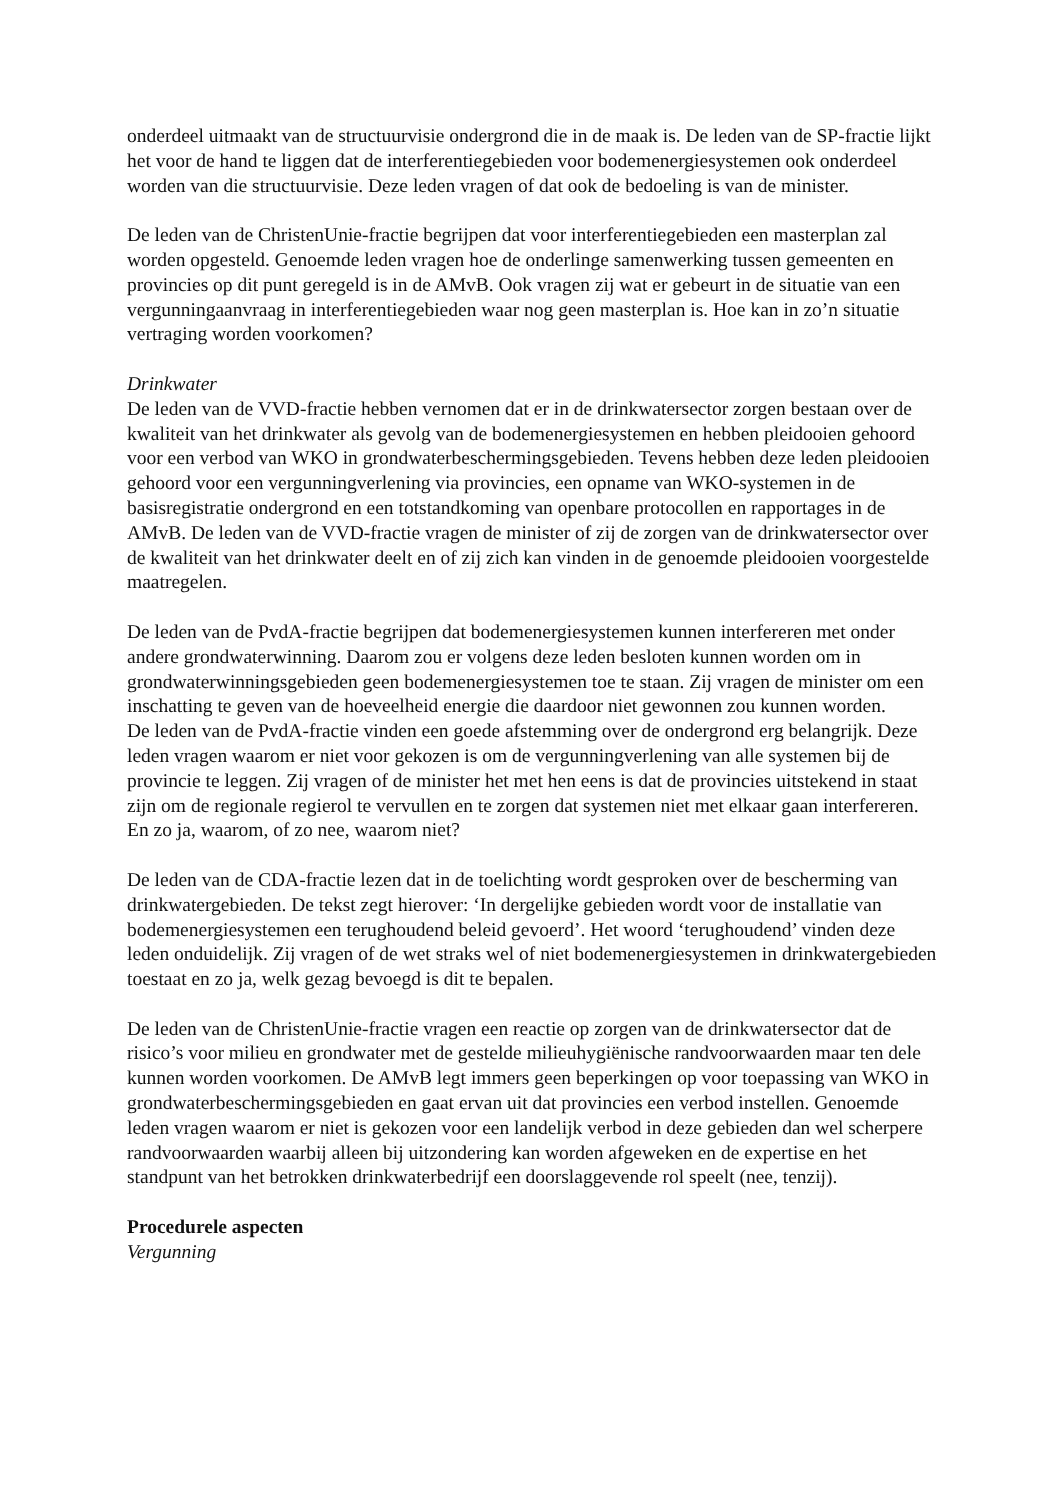onderdeel uitmaakt van de structuurvisie ondergrond die in de maak is. De leden van de SP-fractie lijkt het voor de hand te liggen dat de interferentiegebieden voor bodemenergiesystemen ook onderdeel worden van die structuurvisie. Deze leden vragen of dat ook de bedoeling is van de minister.
De leden van de ChristenUnie-fractie begrijpen dat voor interferentiegebieden een masterplan zal worden opgesteld. Genoemde leden vragen hoe de onderlinge samenwerking tussen gemeenten en provincies op dit punt geregeld is in de AMvB. Ook vragen zij wat er gebeurt in de situatie van een vergunningaanvraag in interferentiegebieden waar nog geen masterplan is. Hoe kan in zo’n situatie vertraging worden voorkomen?
Drinkwater
De leden van de VVD-fractie hebben vernomen dat er in de drinkwatersector zorgen bestaan over de kwaliteit van het drinkwater als gevolg van de bodemenergiesystemen en hebben pleidooien gehoord voor een verbod van WKO in grondwaterbeschermingsgebieden. Tevens hebben deze leden pleidooien gehoord voor een vergunningverlening via provincies, een opname van WKO-systemen in de basisregistratie ondergrond en een totstandkoming van openbare protocollen en rapportages in de AMvB. De leden van de VVD-fractie vragen de minister of zij de zorgen van de drinkwatersector over de kwaliteit van het drinkwater deelt en of zij zich kan vinden in de genoemde pleidooien voorgestelde maatregelen.
De leden van de PvdA-fractie begrijpen dat bodemenergiesystemen kunnen interfereren met onder andere grondwaterwinning. Daarom zou er volgens deze leden besloten kunnen worden om in grondwaterwinningsgebieden geen bodemenergiesystemen toe te staan. Zij vragen de minister om een inschatting te geven van de hoeveelheid energie die daardoor niet gewonnen zou kunnen worden.
De leden van de PvdA-fractie vinden een goede afstemming over de ondergrond erg belangrijk. Deze leden vragen waarom er niet voor gekozen is om de vergunningverlening van alle systemen bij de provincie te leggen. Zij vragen of de minister het met hen eens is dat de provincies uitstekend in staat zijn om de regionale regierol te vervullen en te zorgen dat systemen niet met elkaar gaan interfereren. En zo ja, waarom, of zo nee, waarom niet?
De leden van de CDA-fractie lezen dat in de toelichting wordt gesproken over de bescherming van drinkwatergebieden. De tekst zegt hierover: ‘In dergelijke gebieden wordt voor de installatie van bodemenergiesystemen een terughoudend beleid gevoerd’. Het woord ‘terughoudend’ vinden deze leden onduidelijk. Zij vragen of de wet straks wel of niet bodemenergiesystemen in drinkwatergebieden toestaat en zo ja, welk gezag bevoegd is dit te bepalen.
De leden van de ChristenUnie-fractie vragen een reactie op zorgen van de drinkwatersector dat de risico’s voor milieu en grondwater met de gestelde milieuhygiënische randvoorwaarden maar ten dele kunnen worden voorkomen. De AMvB legt immers geen beperkingen op voor toepassing van WKO in grondwaterbeschermingsgebieden en gaat ervan uit dat provincies een verbod instellen. Genoemde leden vragen waarom er niet is gekozen voor een landelijk verbod in deze gebieden dan wel scherpere randvoorwaarden waarbij alleen bij uitzondering kan worden afgeweken en de expertise en het standpunt van het betrokken drinkwaterbedrijf een doorslaggevende rol speelt (nee, tenzij).
Procedurele aspecten
Vergunning